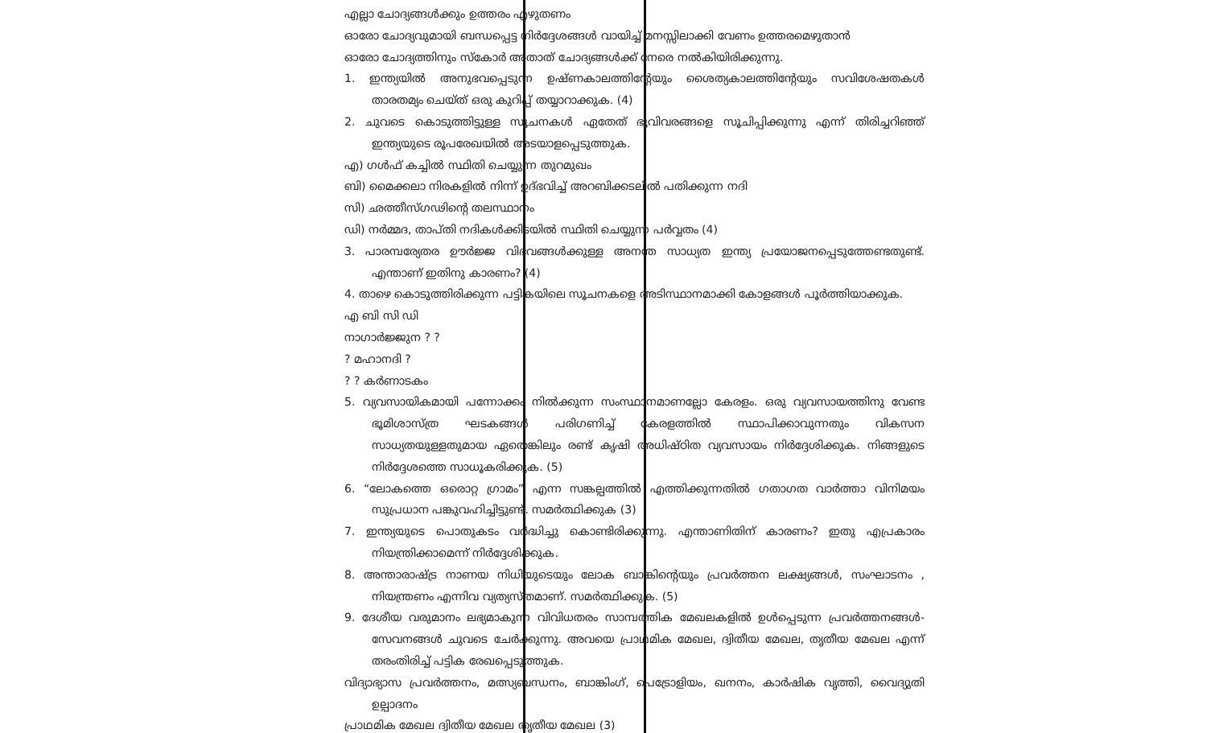എല്ലാ ചോദ്യങ്ങൾക്കും ഉത്തരം എഴുതണം
ഓരോ ചോദ്യവുമായി ബന്ധപ്പെട്ട നിർദ്ദേശങ്ങൾ വായിച്ച് മനസ്സിലാക്കി വേണം ഉത്തരമെഴുതാൻ
ഓരോ ചോദ്യത്തിനും സ്കോർ അതാത് ചോദ്യങ്ങൾക്ക് നേരെ നൽകിയിരിക്കുന്നു.
1. ഇന്ത്യയിൽ അനുഭവപ്പെടുന്ന ഉഷ്ണകാലത്തിന്റേയും ശൈത്യകാലത്തിന്റേയും സവിശേഷതകൾ താരതമ്യം ചെയ്ത് ഒരു കുറിപ്പ് തയ്യാറാക്കുക. (4)
2. ചുവടെ കൊടുത്തിട്ടുള്ള സൂചനകൾ ഏതേത് ഭൂവിവരങ്ങളെ സൂചിപ്പിക്കുന്നു എന്ന് തിരിച്ചറിഞ്ഞ് ഇന്ത്യയുടെ രൂപരേഖയിൽ അടയാളപ്പെടുത്തുക.
എ) ഗൾഫ് കച്ചിൽ സ്ഥിതി ചെയ്യുന്ന തുറമുഖം
ബി) മൈക്കലാ നിരകളിൽ നിന്ന് ഉദ്ഭവിച്ച് അറബിക്കടലിൽ പതിക്കുന്ന നദി
സി) ഛത്തീസ്ഗഢിന്റെ തലസ്ഥാനം
ഡി) നർമ്മദ, താപ്തി നദികൾക്കിടയിൽ സ്ഥിതി ചെയ്യുന്ന പർവ്വതം (4)
3. പാരമ്പര്യേതര ഊർജ്ജ വിഭവങ്ങൾക്കുള്ള അനന്ത സാധ്യത ഇന്ത്യ പ്രയോജനപ്പെടുത്തേണ്ടതുണ്ട്. എന്താണ് ഇതിനു കാരണം? (4)
4. താഴെ കൊടുത്തിരിക്കുന്ന പട്ടികയിലെ സൂചനകളെ അടിസ്ഥാനമാക്കി കോളങ്ങൾ പൂർത്തിയാക്കുക.
എ ബി സി ഡി
നാഗാർജ്ജുന ? ?
? മഹാനദി ?
? ? കർണാടകം
5. വ്യവസായികമായി പന്നോക്കം നിൽക്കുന്ന സംസ്ഥാനമാണല്ലോ കേരളം. ഒരു വ്യവസായത്തിനു വേണ്ട ഭൂമിശാസ്ത്ര ഘടകങ്ങൾ പരിഗണിച്ച് കേരളത്തിൽ സ്ഥാപിക്കാവുന്നതും വികസന സാധ്യതയുള്ളതുമായ ഏതെങ്കിലും രണ്ട് കൃഷി അധിഷ്ഠിത വ്യവസായം നിർദ്ദേശിക്കുക. നിങ്ങളുടെ നിർദ്ദേശത്തെ സാധൂകരിക്കുക. (5)
6. “ലോകത്തെ ഒരൊറ്റ ഗ്രാമം” എന്ന സങ്കല്പത്തിൽ എത്തിക്കുന്നതിൽ ഗതാഗത വാർത്താ വിനിമയം സുപ്രധാന പങ്കുവഹിച്ചിട്ടുണ്ട്. സമർത്ഥിക്കുക (3)
7. ഇന്ത്യയുടെ പൊതുകടം വർദ്ധിച്ചു കൊണ്ടിരിക്കുന്നു. എന്താണിതിന് കാരണം? ഇതു എപ്രകാരം നിയന്ത്രിക്കാമെന്ന് നിർദ്ദേശിക്കുക.
8. അന്താരാഷ്ട്ര നാണയ നിധിയുടെയും ലോക ബാങ്കിന്റെയും പ്രവർത്തന ലക്ഷ്യങ്ങൾ, സംഘാടനം , നിയന്ത്രണം എന്നിവ വ്യത്യസ്തമാണ്. സമർത്ഥിക്കുക. (5)
9. ദേശീയ വരുമാനം ലഭ്യമാകുന്ന വിവിധതരം സാമ്പത്തിക മേഖലകളിൽ ഉൾപ്പെടുന്ന പ്രവർത്തനങ്ങൾ-സേവനങ്ങൾ ചുവടെ ചേർക്കുന്നു. അവയെ പ്രാഥമിക മേഖല, ദ്വിതീയ മേഖല, തൃതീയ മേഖല എന്ന് തരംതിരിച്ച് പട്ടിക രേഖപ്പെടുത്തുക.
വിദ്യാഭ്യാസ പ്രവർത്തനം, മത്സ്യബന്ധനം, ബാങ്കിംഗ്, പെട്രോളിയം, ഖനനം, കാർഷിക വൃത്തി, വൈദ്യുതി ഉല്പാദനം
പ്രാഥമിക മേഖല ദ്വിതീയ മേഖല തൃതീയ മേഖല (3)